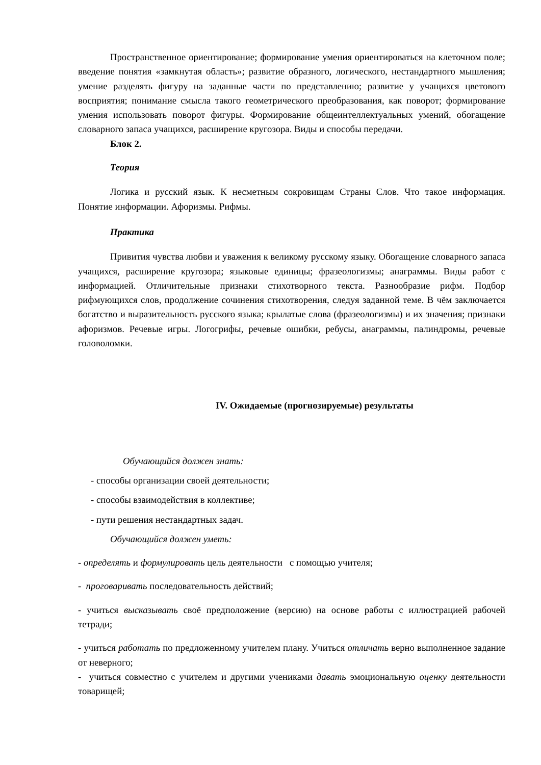Пространственное ориентирование; формирование умения ориентироваться на клеточном поле; введение понятия «замкнутая область»; развитие образного, логического, нестандартного мышления; умение разделять фигуру на заданные части по представлению; развитие у учащихся цветового восприятия; понимание смысла такого геометрического преобразования, как поворот; формирование умения использовать поворот фигуры. Формирование общеинтеллектуальных умений, обогащение словарного запаса учащихся, расширение кругозора. Виды и способы передачи.
Блок 2.
Теория
Логика и русский язык. К несметным сокровищам Страны Слов. Что такое информация. Понятие информации. Афоризмы. Рифмы.
Практика
Привития чувства любви и уважения к великому русскому языку. Обогащение словарного запаса учащихся, расширение кругозора; языковые единицы; фразеологизмы; анаграммы. Виды работ с информацией. Отличительные признаки стихотворного текста. Разнообразие рифм. Подбор рифмующихся слов, продолжение сочинения стихотворения, следуя заданной теме. В чём заключается богатство и выразительность русского языка; крылатые слова (фразеологизмы) и их значения; признаки афоризмов. Речевые игры. Логогрифы, речевые ошибки, ребусы, анаграммы, палиндромы, речевые головоломки.
IV. Ожидаемые (прогнозируемые) результаты
Обучающийся должен знать:
- способы организации своей деятельности;
- способы взаимодействия в коллективе;
- пути решения нестандартных задач.
Обучающийся должен уметь:
- определять и формулировать цель деятельности с помощью учителя;
- проговаривать последовательность действий;
- учиться высказывать своё предположение (версию) на основе работы с иллюстрацией рабочей тетради;
- учиться работать по предложенному учителем плану. Учиться отличать верно выполненное задание от неверного;
- учиться совместно с учителем и другими учениками давать эмоциональную оценку деятельности товарищей;